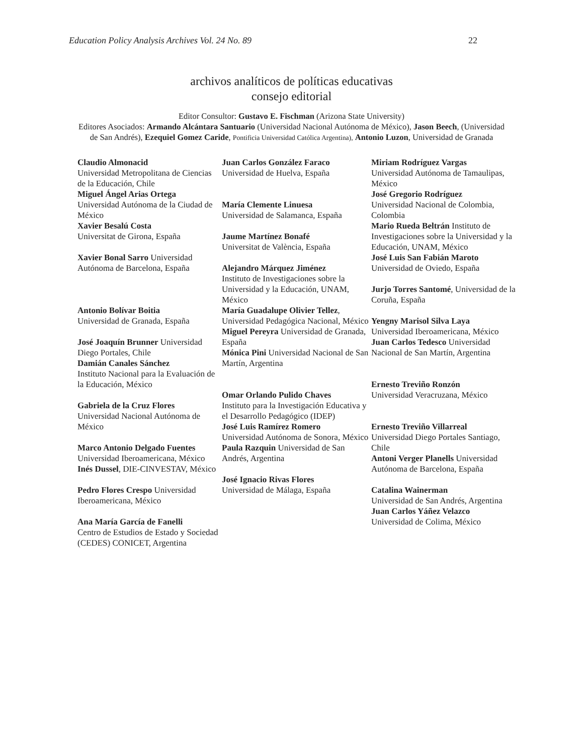Education Policy Analysis Archives Vol. 24 No. 89 22
archivos analíticos de políticas educativas
consejo editorial
Editor Consultor: Gustavo E. Fischman (Arizona State University)
Editores Asociados: Armando Alcántara Santuario (Universidad Nacional Autónoma de México), Jason Beech, (Universidad de San Andrés), Ezequiel Gomez Caride, Pontificia Universidad Católica Argentina), Antonio Luzon, Universidad de Granada
| Claudio Almonacid Universidad Metropolitana de Ciencias de la Educación, Chile Miguel Ángel Arias Ortega Universidad Autónoma de la Ciudad de México Xavier Besalú Costa Universitat de Girona, España Xavier Bonal Sarro Universidad Autónoma de Barcelona, España Antonio Bolívar Boitia Universidad de Granada, España José Joaquín Brunner Universidad Diego Portales, Chile Damián Canales Sánchez Instituto Nacional para la Evaluación de la Educación, México Gabriela de la Cruz Flores Universidad Nacional Autónoma de México Marco Antonio Delgado Fuentes Universidad Iberoamericana, México Inés Dussel , DIE-CINVESTAV, México Pedro Flores Crespo Universidad Iberoamericana, México Ana María García de Fanelli Centro de Estudios de Estado y Sociedad (CEDES) CONICET, Argentina | Juan Carlos González Faraco Universidad de Huelva, España María Clemente Linuesa Universidad de Salamanca, España Jaume Martínez Bonafé Universitat de València, España Alejandro Márquez Jiménez Instituto de Investigaciones sobre la Universidad y la Educación, UNAM, México María Guadalupe Olivier Tellez , Universidad Pedagógica Nacional, México Miguel Pereyra Universidad de Granada, España Mónica Pini Universidad Nacional de San Martín, Argentina Omar Orlando Pulido Chaves Instituto para la Investigación Educativa y el Desarrollo Pedagógico (IDEP) José Luis Ramírez Romero Universidad Autónoma de Sonora, México Paula Razquin Universidad de San Andrés, Argentina José Ignacio Rivas Flores Universidad de Málaga, España | Miriam Rodríguez Vargas Universidad Autónoma de Tamaulipas, México José Gregorio Rodríguez Universidad Nacional de Colombia, Colombia Mario Rueda Beltrán Instituto de Investigaciones sobre la Universidad y la Educación, UNAM, México José Luis San Fabián Maroto Universidad de Oviedo, España Jurjo Torres Santomé , Universidad de la Coruña, España Yengny Marisol Silva Laya Universidad Iberoamericana, México Juan Carlos Tedesco Universidad Nacional de San Martín, Argentina Ernesto Treviño Ronzón Universidad Veracruzana, México Ernesto Treviño Villarreal Universidad Diego Portales Santiago, Chile Antoni Verger Planells Universidad Autónoma de Barcelona, España Catalina Wainerman Universidad de San Andrés, Argentina Juan Carlos Yáñez Velazco Universidad de Colima, México |